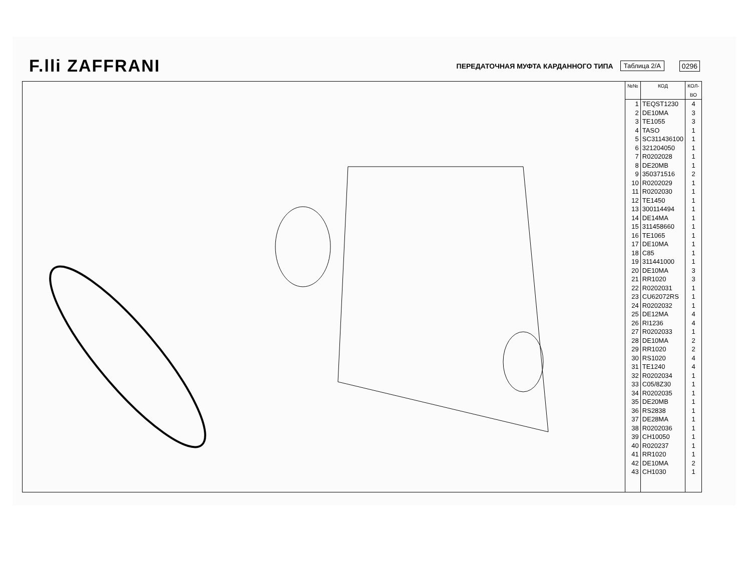F.lli ZAFFRANI ПЕРЕДАТОЧНАЯ МУФТА КАРДАННОГО ТИПА Таблица 2/А 0296
| №№ | КОД | КОЛ-ВО |
| --- | --- | --- |
| 1 2 3 4 5 6 7 8 9 10 11 12 13 14 15 16 17 18 19 20 21 22 23 24 25 26 27 28 29 30 31 32 33 34 35 36 37 38 39 40 41 42 43 | TEQST1230 DE10MA TE1055 TASO SC311436100 321204050 R0202028 DE20MB 350371516 R0202029 R0202030 TE1450 300114494 DE14MA 311458660 TE1065 DE10MA C85 311441000 DE10MA RR1020 R0202031 CU62072RS R0202032 DE12MA RI1236 R0202033 DE10MA RR1020 RS1020 TE1240 R0202034 C05/8Z30 R0202035 DE20MB RS2838 DE28MA R0202036 CH10050 R020237 RR1020 DE10MA CH1030 | 4 3 3 1 1 1 1 1 2 1 1 1 1 1 1 1 1 1 1 3 3 1 1 1 4 4 1 2 2 4 4 1 1 1 1 1 1 1 1 1 1 2 1 |